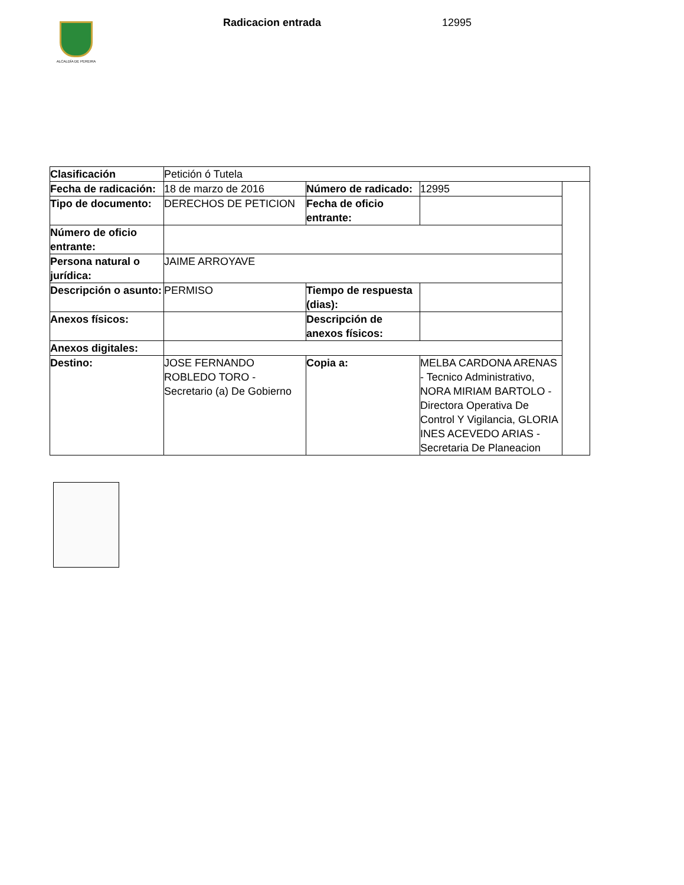ALCALDÍA DE PEREIRA
Radicacion entrada 12995
| Clasificación | Petición ó Tutela | | | |
| Fecha de radicación: | 18 de marzo de 2016 | Número de radicado: | 12995 | |
| Tipo de documento: | DERECHOS DE PETICION | Fecha de oficio entrante: | | |
| Número de oficio entrante: | | | | |
| Persona natural o jurídica: | JAIME ARROYAVE | | | |
| Descripción o asunto: | PERMISO | Tiempo de respuesta (dias): | | |
| Anexos físicos: | | Descripción de anexos físicos: | | |
| Anexos digitales: | | | | |
| Destino: | JOSE FERNANDO ROBLEDO TORO - Secretario (a) De Gobierno | Copia a: | MELBA CARDONA ARENAS - Tecnico Administrativo, NORA MIRIAM BARTOLO - Directora Operativa De Control Y Vigilancia, GLORIA INES ACEVEDO ARIAS - Secretaria De Planeacion | |